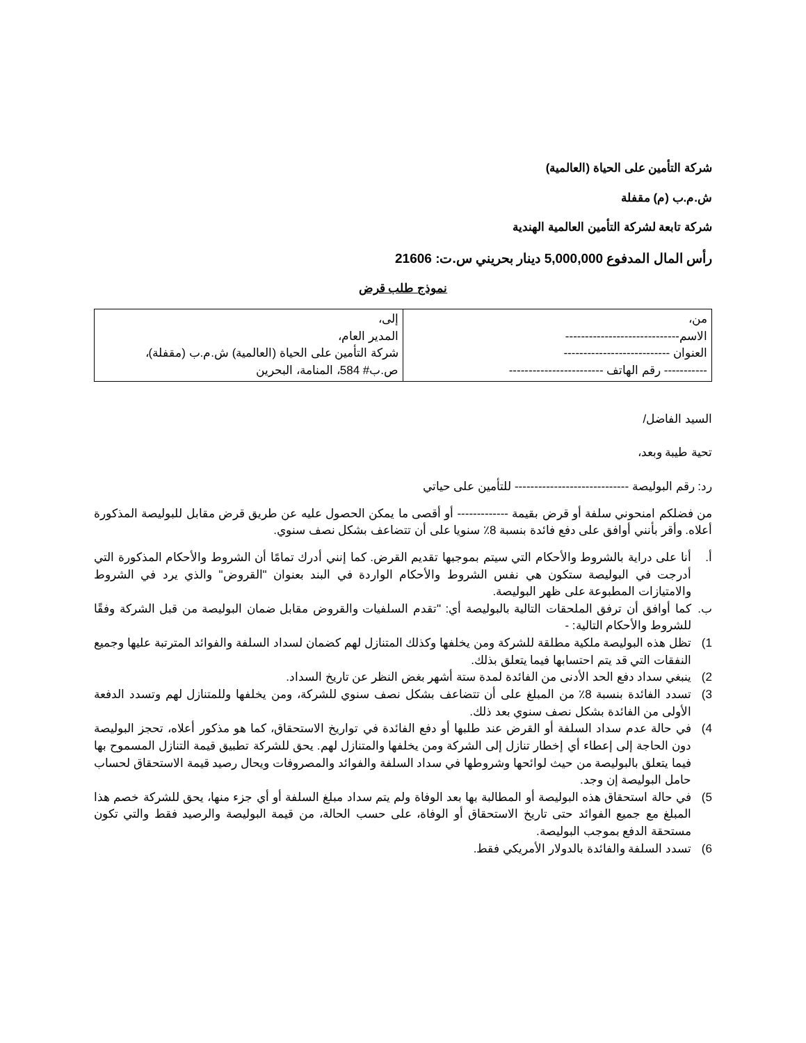شركة التأمين على الحياة (العالمية)
ش.م.ب (م) مقفلة
شركة تابعة لشركة التأمين العالمية الهندية
رأس المال المدفوع 5,000,000 دينار بحريني س.ت: 21606
نموذج طلب قرض
| من، الاسم----------------------------- العنوان --------------------------- ----------- رقم الهاتف ------------------------ | إلى، المدير العام، شركة التأمين على الحياة (العالمية) ش.م.ب (مقفلة)، ص.ب# 584، المنامة، البحرين |
السيد الفاضل/
تحية طيبة وبعد،
رد: رقم البوليصة ----------------------------- للتأمين على حياتي
من فضلكم امنحوني سلفة أو قرض بقيمة ------------- أو أقصى ما يمكن الحصول عليه عن طريق قرض مقابل للبوليصة المذكورة أعلاه. وأقر بأنني أوافق على دفع فائدة بنسبة 8٪ سنويا على أن تتضاعف بشكل نصف سنوي.
أ. أنا على دراية بالشروط والأحكام التي سيتم بموجبها تقديم القرض. كما إنني أدرك تمامًا أن الشروط والأحكام المذكورة التي أدرجت في البوليصة ستكون هي نفس الشروط والأحكام الواردة في البند بعنوان "القروض" والذي يرد في الشروط والامتيازات المطبوعة على ظهر البوليصة.
ب. كما أوافق أن ترفق الملحقات التالية بالبوليصة أي: "تقدم السلفيات والقروض مقابل ضمان البوليصة من قبل الشركة وفقًا للشروط والأحكام التالية: -
1) تظل هذه البوليصة ملكية مطلقة للشركة ومن يخلفها وكذلك المتنازل لهم كضمان لسداد السلفة والفوائد المترتبة عليها وجميع النفقات التي قد يتم احتسابها فيما يتعلق بذلك.
2) ينبغي سداد دفع الحد الأدنى من الفائدة لمدة ستة أشهر بغض النظر عن تاريخ السداد.
3) تسدد الفائدة بنسبة 8٪ من المبلغ على أن تتضاعف بشكل نصف سنوي للشركة، ومن يخلفها وللمتنازل لهم وتسدد الدفعة الأولى من الفائدة بشكل نصف سنوي بعد ذلك.
4) في حالة عدم سداد السلفة أو القرض عند طلبها أو دفع الفائدة في تواريخ الاستحقاق، كما هو مذكور أعلاه، تحجز البوليصة دون الحاجة إلى إعطاء أي إخطار تنازل إلى الشركة ومن يخلفها والمتنازل لهم. يحق للشركة تطبيق قيمة التنازل المسموح بها فيما يتعلق بالبوليصة من حيث لوائحها وشروطها في سداد السلفة والفوائد والمصروفات ويحال رصيد قيمة الاستحقاق لحساب حامل البوليصة إن وجد.
5) في حالة استحقاق هذه البوليصة أو المطالبة بها بعد الوفاة ولم يتم سداد مبلغ السلفة أو أي جزء منها، يحق للشركة خصم هذا المبلغ مع جميع الفوائد حتى تاريخ الاستحقاق أو الوفاة، على حسب الحالة، من قيمة البوليصة والرصيد فقط والتي تكون مستحقة الدفع بموجب البوليصة.
6) تسدد السلفة والفائدة بالدولار الأمريكي فقط.